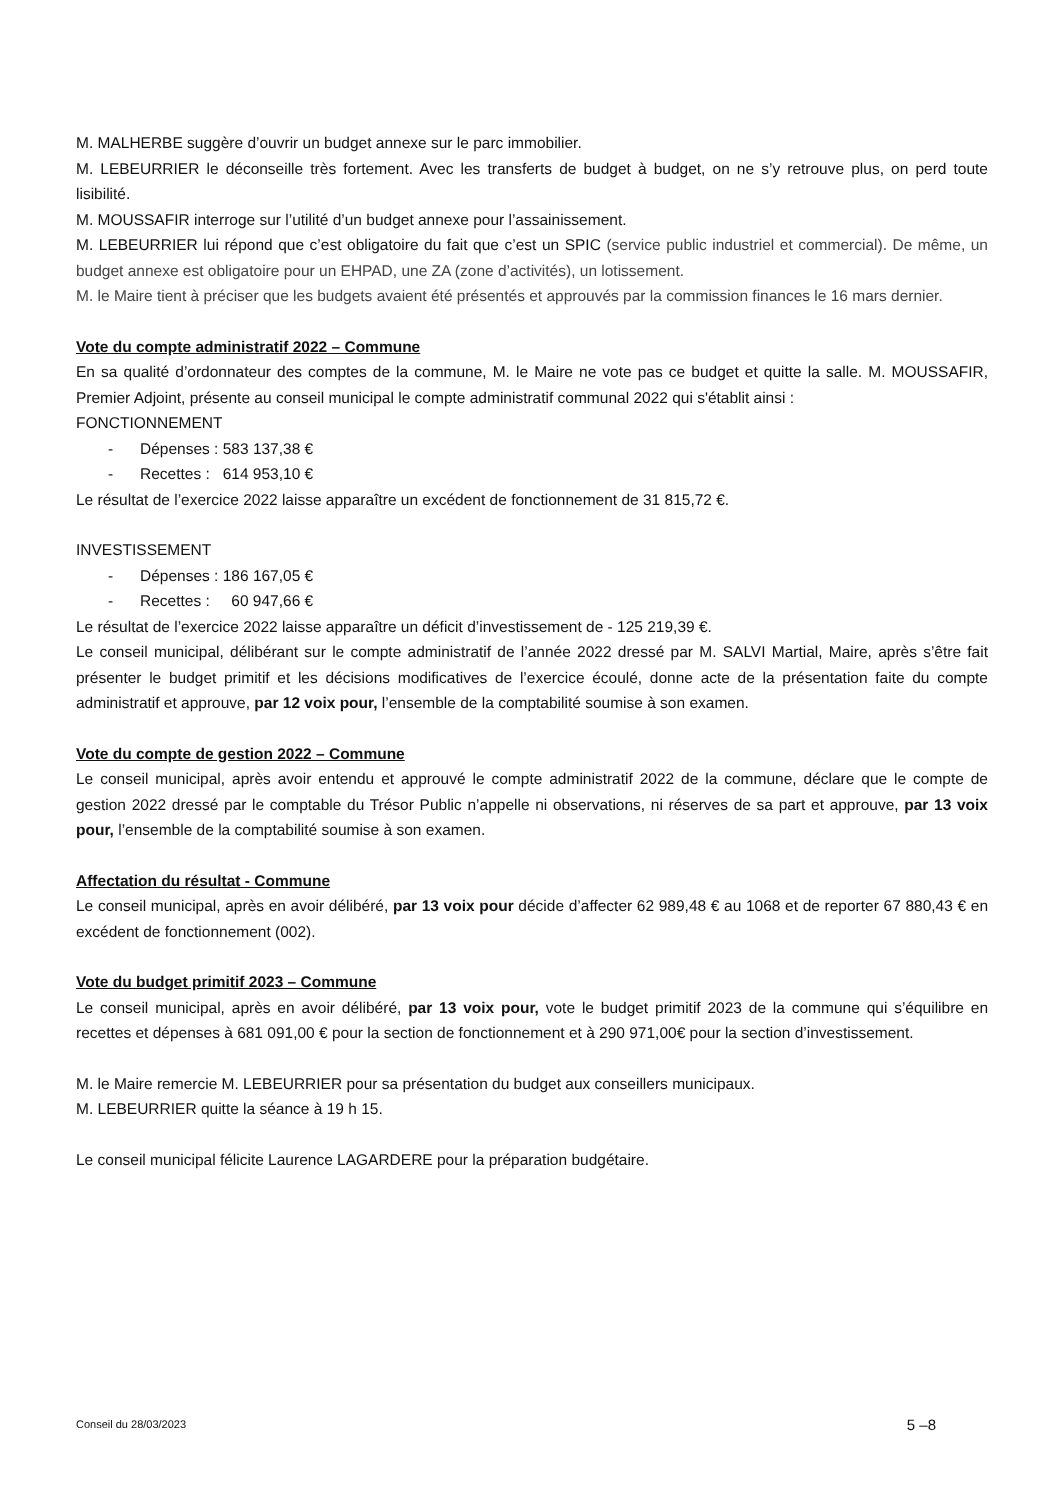M. MALHERBE suggère d’ouvrir un budget annexe sur le parc immobilier.
M. LEBEURRIER le déconseille très fortement. Avec les transferts de budget à budget, on ne s’y retrouve plus, on perd toute lisibilité.
M. MOUSSAFIR interroge sur l’utilité d’un budget annexe pour l’assainissement.
M. LEBEURRIER lui répond que c’est obligatoire du fait que c’est un SPIC (service public industriel et commercial). De même, un budget annexe est obligatoire pour un EHPAD, une ZA (zone d’activités), un lotissement.
M. le Maire tient à préciser que les budgets avaient été présentés et approuvés par la commission finances le 16 mars dernier.
Vote du compte administratif 2022 – Commune
En sa qualité d’ordonnateur des comptes de la commune, M. le Maire ne vote pas ce budget et quitte la salle. M. MOUSSAFIR, Premier Adjoint, présente au conseil municipal le compte administratif communal 2022 qui s'établit ainsi :
FONCTIONNEMENT
- Dépenses : 583 137,38 €
- Recettes : 614 953,10 €
Le résultat de l’exercice 2022 laisse apparaître un excédent de fonctionnement de 31 815,72 €.
INVESTISSEMENT
- Dépenses : 186 167,05 €
- Recettes : 60 947,66 €
Le résultat de l’exercice 2022 laisse apparaître un déficit d’investissement de - 125 219,39 €.
Le conseil municipal, délibérant sur le compte administratif de l’année 2022 dressé par M. SALVI Martial, Maire, après s’être fait présenter le budget primitif et les décisions modificatives de l’exercice écoulé, donne acte de la présentation faite du compte administratif et approuve, par 12 voix pour, l’ensemble de la comptabilité soumise à son examen.
Vote du compte de gestion 2022 – Commune
Le conseil municipal, après avoir entendu et approuvé le compte administratif 2022 de la commune, déclare que le compte de gestion 2022 dressé par le comptable du Trésor Public n’appelle ni observations, ni réserves de sa part et approuve, par 13 voix pour, l’ensemble de la comptabilité soumise à son examen.
Affectation du résultat - Commune
Le conseil municipal, après en avoir délibéré, par 13 voix pour décide d’affecter 62 989,48 € au 1068 et de reporter 67 880,43 € en excédent de fonctionnement (002).
Vote du budget primitif 2023 – Commune
Le conseil municipal, après en avoir délibéré, par 13 voix pour, vote le budget primitif 2023 de la commune qui s’équilibre en recettes et dépenses à 681 091,00 € pour la section de fonctionnement et à 290 971,00€ pour la section d’investissement.
M. le Maire remercie M. LEBEURRIER pour sa présentation du budget aux conseillers municipaux.
M. LEBEURRIER quitte la séance à 19 h 15.
Le conseil municipal félicite Laurence LAGARDERE pour la préparation budgétaire.
Conseil du 28/03/2023 5 –8